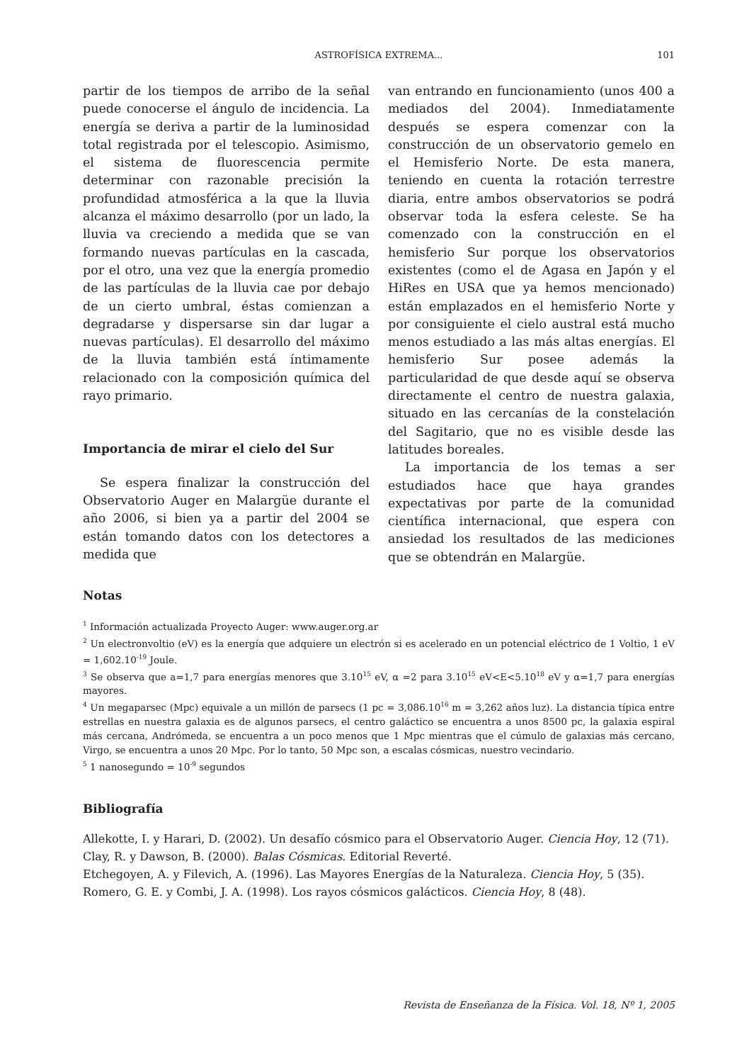ASTROFÍSICA EXTREMA...
101
partir de los tiempos de arribo de la señal puede conocerse el ángulo de incidencia. La energía se deriva a partir de la luminosidad total registrada por el telescopio. Asimismo, el sistema de fluorescencia permite determinar con razonable precisión la profundidad atmosférica a la que la lluvia alcanza el máximo desarrollo (por un lado, la lluvia va creciendo a medida que se van formando nuevas partículas en la cascada, por el otro, una vez que la energía promedio de las partículas de la lluvia cae por debajo de un cierto umbral, éstas comienzan a degradarse y dispersarse sin dar lugar a nuevas partículas). El desarrollo del máximo de la lluvia también está íntimamente relacionado con la composición química del rayo primario.
Importancia de mirar el cielo del Sur
Se espera finalizar la construcción del Observatorio Auger en Malargüe durante el año 2006, si bien ya a partir del 2004 se están tomando datos con los detectores a medida que
van entrando en funcionamiento (unos 400 a mediados del 2004). Inmediatamente después se espera comenzar con la construcción de un observatorio gemelo en el Hemisferio Norte. De esta manera, teniendo en cuenta la rotación terrestre diaria, entre ambos observatorios se podrá observar toda la esfera celeste. Se ha comenzado con la construcción en el hemisferio Sur porque los observatorios existentes (como el de Agasa en Japón y el HiRes en USA que ya hemos mencionado) están emplazados en el hemisferio Norte y por consiguiente el cielo austral está mucho menos estudiado a las más altas energías. El hemisferio Sur posee además la particularidad de que desde aquí se observa directamente el centro de nuestra galaxia, situado en las cercanías de la constelación del Sagitario, que no es visible desde las latitudes boreales.
La importancia de los temas a ser estudiados hace que haya grandes expectativas por parte de la comunidad científica internacional, que espera con ansiedad los resultados de las mediciones que se obtendrán en Malargüe.
Notas
<sup>1</sup> Información actualizada Proyecto Auger: www.auger.org.ar
<sup>2</sup> Un electronvoltio (eV) es la energía que adquiere un electrón si es acelerado en un potencial eléctrico de 1 Voltio, 1 eV = 1,602.10<sup>-19</sup> Joule.
<sup>3</sup> Se observa que a=1,7 para energías menores que 3.10<sup>15</sup> eV, α =2 para 3.10<sup>15</sup> eV<E<5.10<sup>18</sup> eV y α=1,7 para energías mayores.
<sup>4</sup> Un megaparsec (Mpc) equivale a un millón de parsecs (1 pc = 3,086.10<sup>16</sup> m = 3,262 años luz). La distancia típica entre estrellas en nuestra galaxia es de algunos parsecs, el centro galáctico se encuentra a unos 8500 pc, la galaxia espiral más cercana, Andrómeda, se encuentra a un poco menos que 1 Mpc mientras que el cúmulo de galaxias más cercano, Virgo, se encuentra a unos 20 Mpc. Por lo tanto, 50 Mpc son, a escalas cósmicas, nuestro vecindario.
<sup>5</sup> 1 nanosegundo = 10<sup>-9</sup> segundos
Bibliografía
Allekotte, I. y Harari, D. (2002). Un desafío cósmico para el Observatorio Auger. Ciencia Hoy, 12 (71).
Clay, R. y Dawson, B. (2000). Balas Cósmicas. Editorial Reverté.
Etchegoyen, A. y Filevich, A. (1996). Las Mayores Energías de la Naturaleza. Ciencia Hoy, 5 (35).
Romero, G. E. y Combi, J. A. (1998). Los rayos cósmicos galácticos. Ciencia Hoy, 8 (48).
Revista de Enseñanza de la Física. Vol. 18, Nº 1, 2005